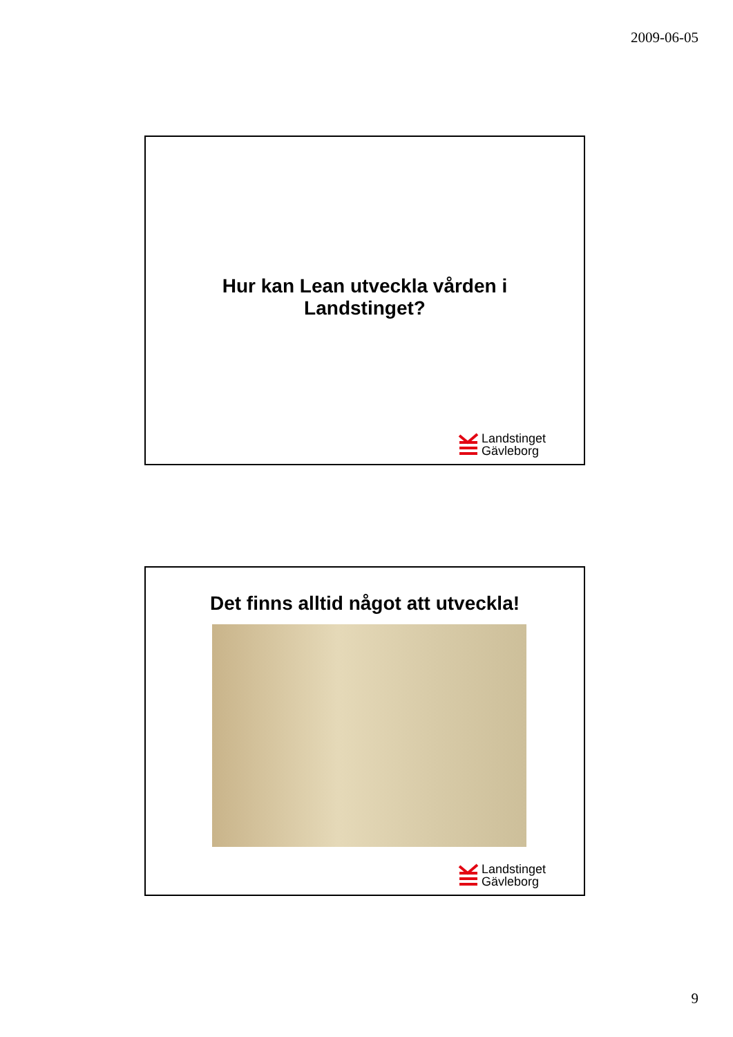2009-06-05
Hur kan Lean utveckla vården i
Landstinget?
Landstinget
Gävleborg
Det finns alltid något att utveckla!
Landstinget
Gävleborg
9